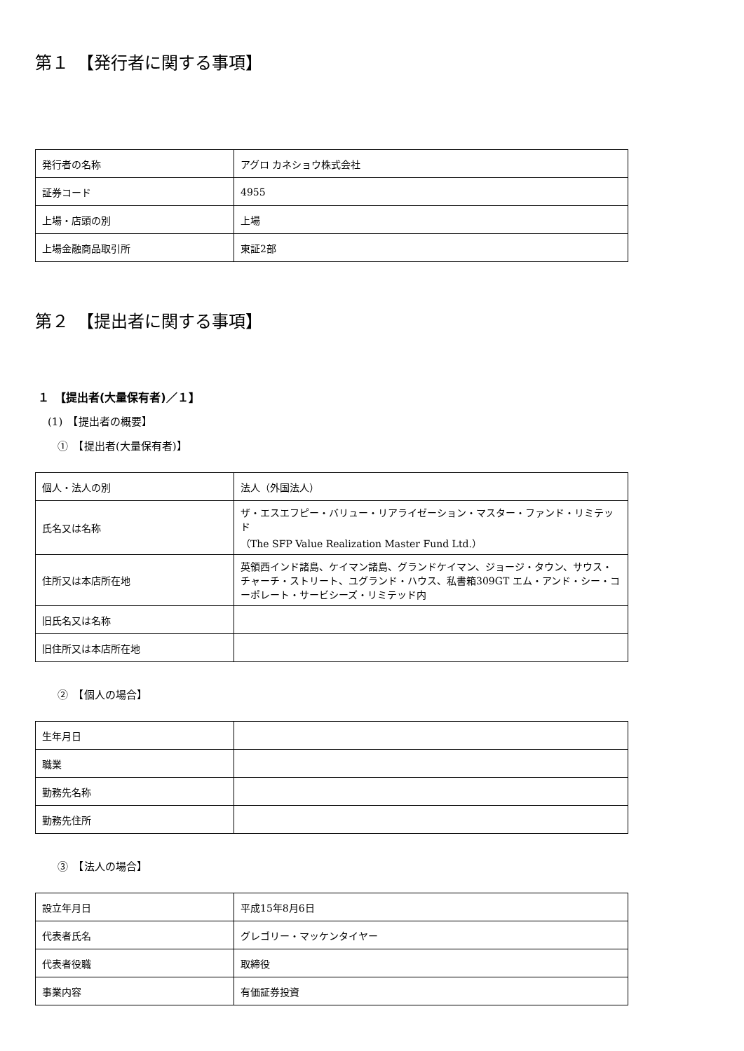第１　【発行者に関する事項】
| 発行者の名称 | アグロ カネショウ株式会社 |
| 証券コード | 4955 |
| 上場・店頭の別 | 上場 |
| 上場金融商品取引所 | 東証2部 |
第２　【提出者に関する事項】
１　【提出者(大量保有者)／１】
(1)　【提出者の概要】
①　【提出者(大量保有者)】
| 個人・法人の別 | 法人（外国法人） |
| 氏名又は名称 | ザ・エスエフピー・バリュー・リアライゼーション・マスター・ファンド・リミテッド （The SFP Value Realization Master Fund Ltd.） |
| 住所又は本店所在地 | 英領西インド諸島、ケイマン諸島、グランドケイマン、ジョージ・タウン、サウス・チャーチ・ストリート、ユグランド・ハウス、私書箱309GT エム・アンド・シー・コーポレート・サービシーズ・リミテッド内 |
| 旧氏名又は名称 | |
| 旧住所又は本店所在地 | |
②　【個人の場合】
| 生年月日 | |
| 職業 | |
| 勤務先名称 | |
| 勤務先住所 | |
③　【法人の場合】
| 設立年月日 | 平成15年8月6日 |
| 代表者氏名 | グレゴリー・マッケンタイヤー |
| 代表者役職 | 取締役 |
| 事業内容 | 有価証券投資 |